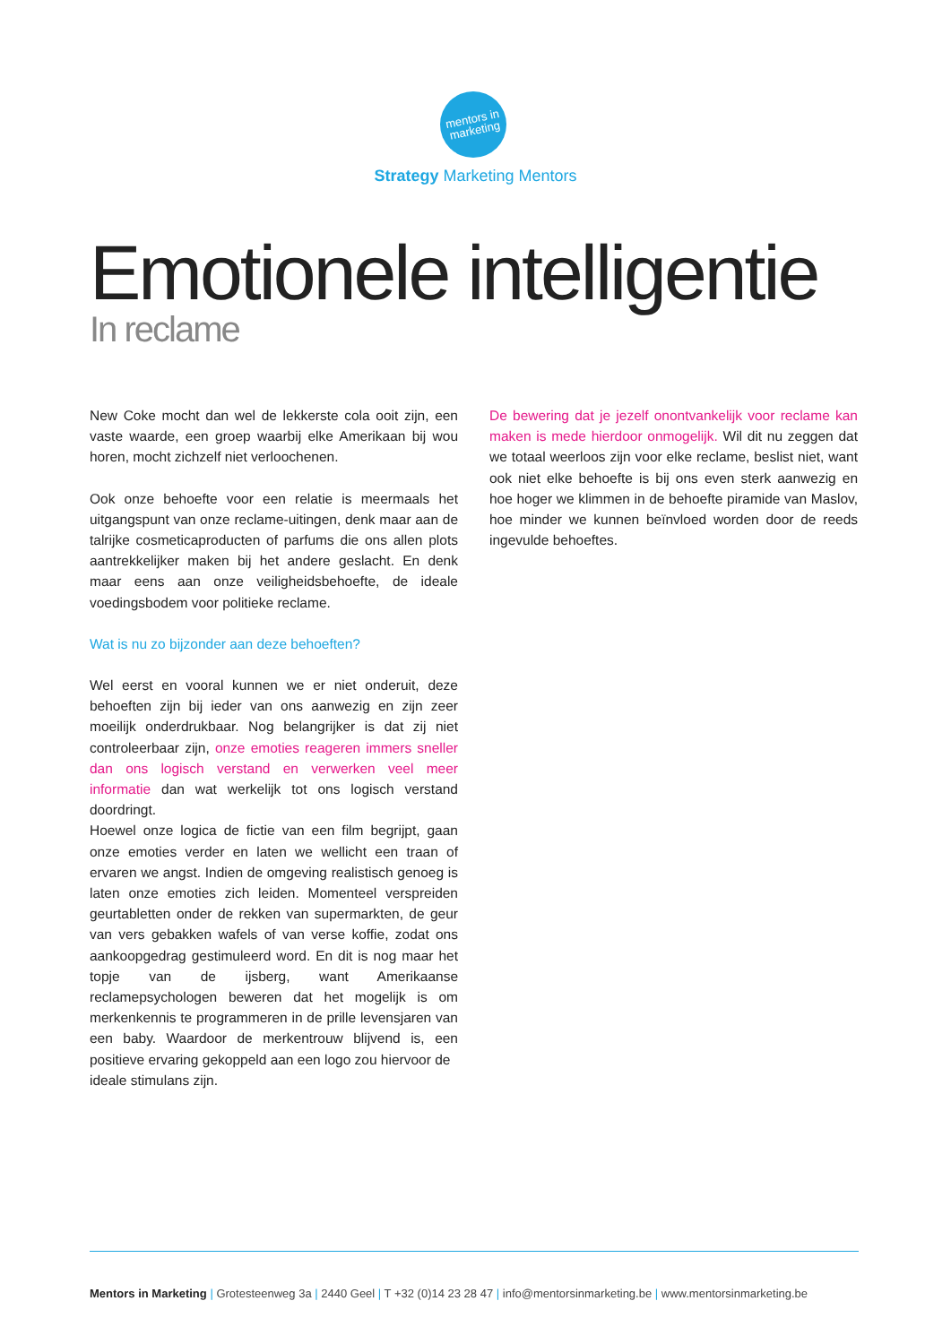mentors in
marketing
Strategy Marketing Mentors
Emotionele intelligentie
In reclame
New Coke mocht dan wel de lekkerste cola ooit zijn, een vaste waarde, een groep waarbij elke Amerikaan bij wou horen, mocht zichzelf niet verloochenen.
Ook onze behoefte voor een relatie is meermaals het uitgangspunt van onze reclame-uitingen, denk maar aan de talrijke cosmeticaproducten of parfums die ons allen plots aantrekkelijker maken bij het andere geslacht. En denk maar eens aan onze veiligheidsbehoefte, de ideale voedingsbodem voor politieke reclame.
Wat is nu zo bijzonder aan deze behoeften?
Wel eerst en vooral kunnen we er niet onderuit, deze behoeften zijn bij ieder van ons aanwezig en zijn zeer moeilijk onderdrukbaar. Nog belangrijker is dat zij niet controleerbaar zijn, onze emoties reageren immers sneller dan ons logisch verstand en verwerken veel meer informatie dan wat werkelijk tot ons logisch verstand doordringt.
Hoewel onze logica de fictie van een film begrijpt, gaan onze emoties verder en laten we wellicht een traan of ervaren we angst. Indien de omgeving realistisch genoeg is laten onze emoties zich leiden. Momenteel verspreiden geurtabletten onder de rekken van supermarkten, de geur van vers gebakken wafels of van verse koffie, zodat ons aankoopgedrag gestimuleerd word. En dit is nog maar het topje van de ijsberg, want Amerikaanse reclamepsychologen beweren dat het mogelijk is om merkenkennis te programmeren in de prille levensjaren van een baby. Waardoor de merkentrouw blijvend is, een positieve ervaring gekoppeld aan een logo zou hiervoor de
ideale stimulans zijn.
De bewering dat je jezelf onontvankelijk voor reclame kan maken is mede hierdoor onmogelijk. Wil dit nu zeggen dat we totaal weerloos zijn voor elke reclame, beslist niet, want ook niet elke behoefte is bij ons even sterk aanwezig en hoe hoger we klimmen in de behoefte piramide van Maslov, hoe minder we kunnen beïnvloed worden door de reeds ingevulde behoeftes.
Mentors in Marketing | Grotesteenweg 3a | 2440 Geel | T +32 (0)14 23 28 47 | info@mentorsinmarketing.be | www.mentorsinmarketing.be